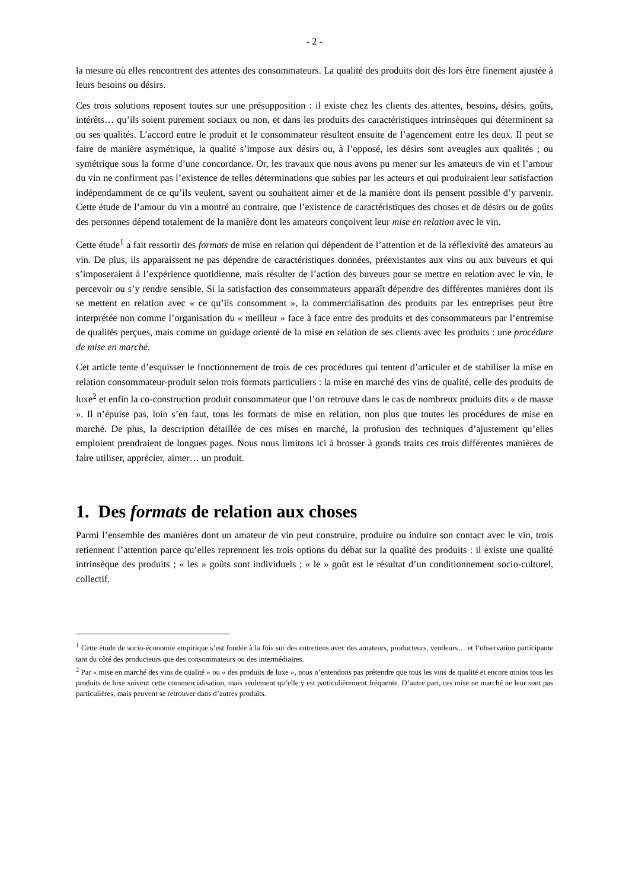- 2 -
la mesure où elles rencontrent des attentes des consommateurs. La qualité des produits doit dès lors être finement ajustée à leurs besoins ou désirs.
Ces trois solutions reposent toutes sur une présupposition : il existe chez les clients des attentes, besoins, désirs, goûts, intérêts… qu’ils soient purement sociaux ou non, et dans les produits des caractéristiques intrinsèques qui déterminent sa ou ses qualités. L’accord entre le produit et le consommateur résultent ensuite de l’agencement entre les deux. Il peut se faire de manière asymétrique, la qualité s’impose aux désirs ou, à l’opposé, les désirs sont aveugles aux qualités ; ou symétrique sous la forme d’une concordance. Or, les travaux que nous avons pu mener sur les amateurs de vin et l’amour du vin ne confirment pas l’existence de telles déterminations que subies par les acteurs et qui produiraient leur satisfaction indépendamment de ce qu’ils veulent, savent ou souhaitent aimer et de la manière dont ils pensent possible d’y parvenir. Cette étude de l’amour du vin a montré au contraire, que l’existence de caractéristiques des choses et de désirs ou de goûts des personnes dépend totalement de la manière dont les amateurs conçoivent leur mise en relation avec le vin.
Cette étude<sup>1</sup> a fait ressortir des formats de mise en relation qui dépendent de l’attention et de la réflexivité des amateurs au vin. De plus, ils apparaissent ne pas dépendre de caractéristiques données, préexistantes aux vins ou aux buveurs et qui s’imposeraient à l’expérience quotidienne, mais résulter de l’action des buveurs pour se mettre en relation avec le vin, le percevoir ou s’y rendre sensible. Si la satisfaction des consommateurs apparaît dépendre des différentes manières dont ils se mettent en relation avec « ce qu’ils consomment », la commercialisation des produits par les entreprises peut être interprétée non comme l’organisation du « meilleur » face à face entre des produits et des consommateurs par l’entremise de qualités perçues, mais comme un guidage orienté de la mise en relation de ses clients avec les produits : une procédure de mise en marché.
Cet article tente d’esquisser le fonctionnement de trois de ces procédures qui tentent d’articuler et de stabiliser la mise en relation consommateur-produit selon trois formats particuliers : la mise en marché des vins de qualité, celle des produits de luxe<sup>2</sup> et enfin la co-construction produit consommateur que l’on retrouve dans le cas de nombreux produits dits « de masse ». Il n’épuise pas, loin s’en faut, tous les formats de mise en relation, non plus que toutes les procédures de mise en marché. De plus, la description détaillée de ces mises en marché, la profusion des techniques d’ajustement qu’elles emploient prendraient de longues pages. Nous nous limitons ici à brosser à grands traits ces trois différentes manières de faire utiliser, apprécier, aimer… un produit.
1. Des formats de relation aux choses
Parmi l’ensemble des manières dont un amateur de vin peut construire, produire ou induire son contact avec le vin, trois retiennent l’attention parce qu’elles reprennent les trois options du débat sur la qualité des produits : il existe une qualité intrinsèque des produits ; « les » goûts sont individuels ; « le » goût est le résultat d’un conditionnement socio-culturel, collectif.
<sup>1</sup> Cette étude de socio-économie empirique s’est fondée à la fois sur des entretiens avec des amateurs, producteurs, vendeurs… et l’observation participante tant du côté des producteurs que des consommateurs ou des intermédiaires.
<sup>2</sup> Par « mise en marché des vins de qualité » ou « des produits de luxe », nous n’entendons pas prétendre que tous les vins de qualité et encore moins tous les produits de luxe suivent cette commercialisation, mais seulement qu’elle y est particulièrement fréquente. D’autre part, ces mise ne marché ne leur sont pas particulières, mais peuvent se retrouver dans d’autres produits.